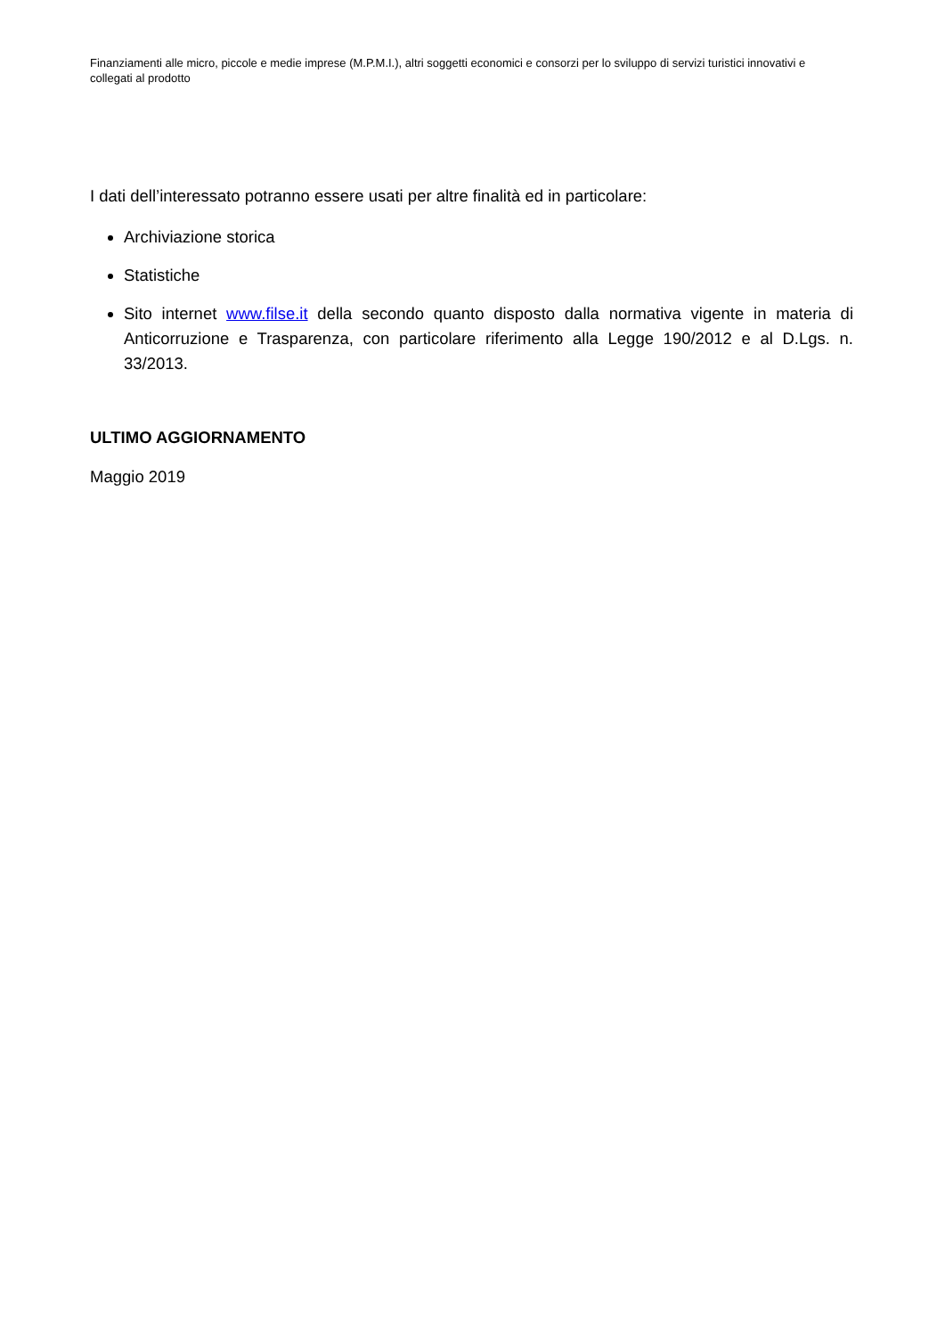Finanziamenti alle micro, piccole e medie imprese (M.P.M.I.), altri soggetti economici e consorzi per lo sviluppo di servizi turistici innovativi e collegati al prodotto
I dati dell’interessato potranno essere usati per altre finalità ed in particolare:
Archiviazione storica
Statistiche
Sito internet www.filse.it della secondo quanto disposto dalla normativa vigente in materia di Anticorruzione e Trasparenza, con particolare riferimento alla Legge 190/2012 e al D.Lgs. n. 33/2013.
ULTIMO AGGIORNAMENTO
Maggio 2019